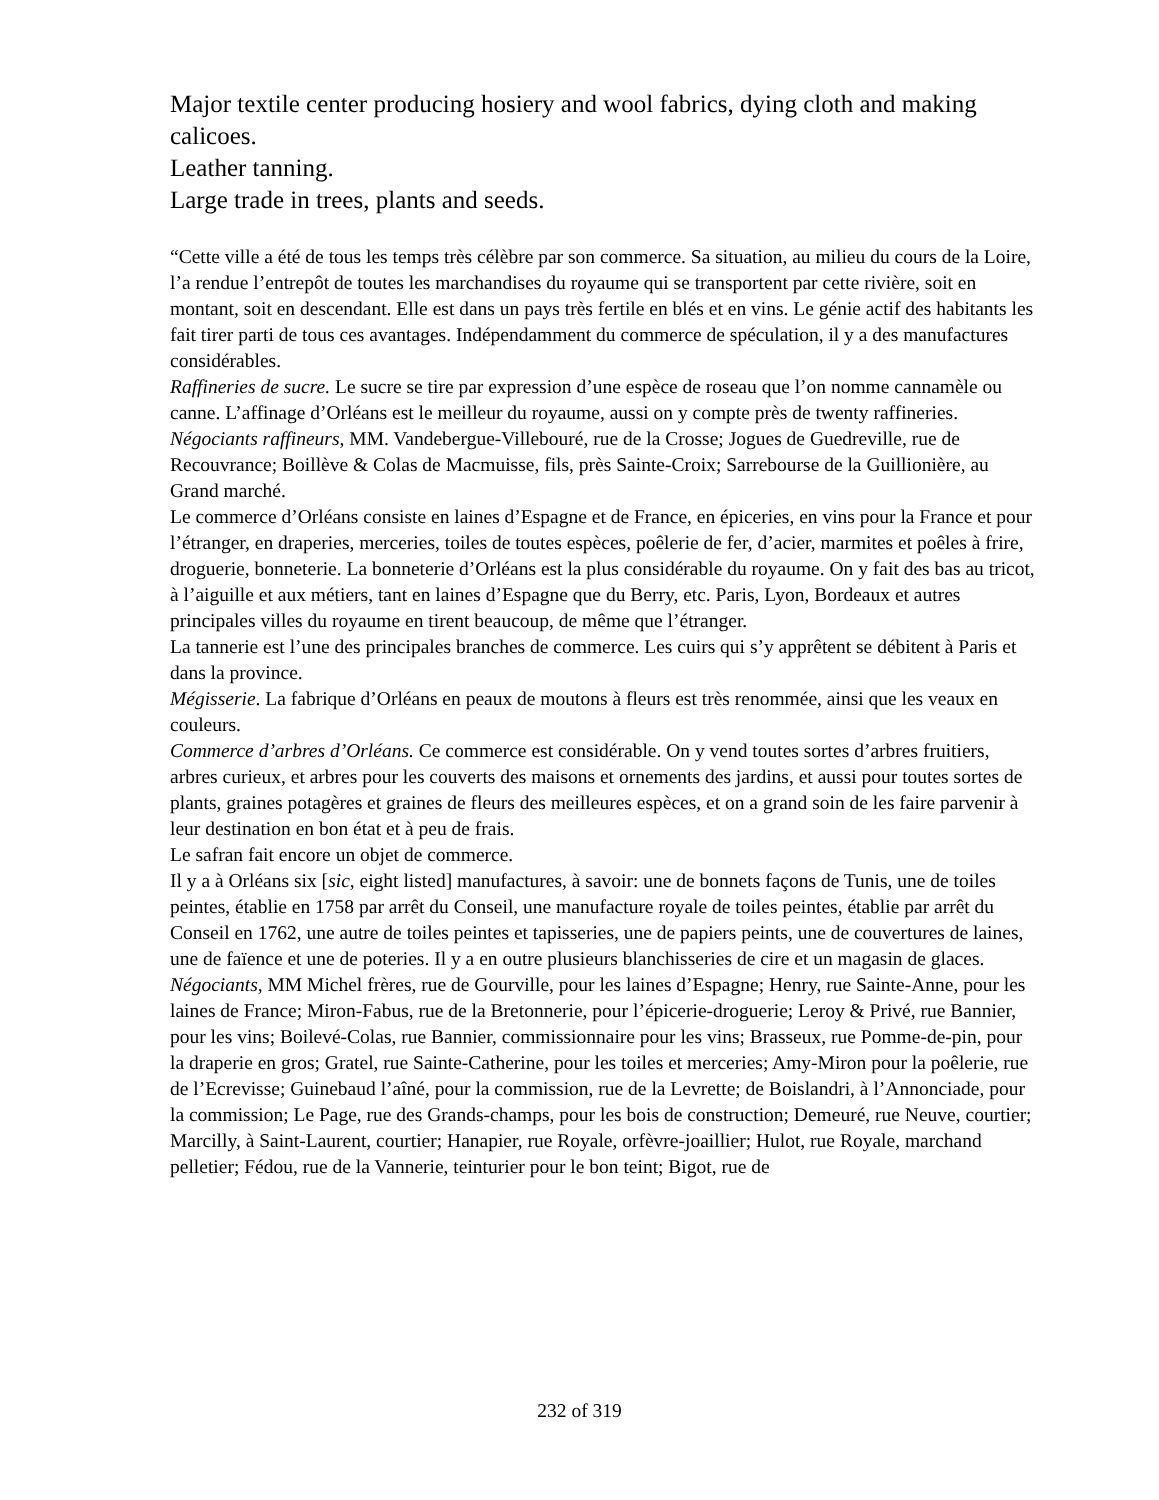Major textile center producing hosiery and wool fabrics, dying cloth and making calicoes.
Leather tanning.
Large trade in trees, plants and seeds.
“Cette ville a été de tous les temps très célèbre par son commerce. Sa situation, au milieu du cours de la Loire, l’a rendue l’entrepôt de toutes les marchandises du royaume qui se transportent par cette rivière, soit en montant, soit en descendant. Elle est dans un pays très fertile en blés et en vins. Le génie actif des habitants les fait tirer parti de tous ces avantages. Indépendamment du commerce de spéculation, il y a des manufactures considérables.
Raffineries de sucre. Le sucre se tire par expression d’une espèce de roseau que l’on nomme cannamèle ou canne. L’affinage d’Orléans est le meilleur du royaume, aussi on y compte près de twenty raffineries. Négociants raffineurs, MM. Vandebergue-Villebouré, rue de la Crosse; Jogues de Guedreville, rue de Recouvrance; Boillève & Colas de Macmuisse, fils, près Sainte-Croix; Sarrebourse de la Guillionière, au Grand marché.
Le commerce d’Orléans consiste en laines d’Espagne et de France, en épiceries, en vins pour la France et pour l’étranger, en draperies, merceries, toiles de toutes espèces, poêlerie de fer, d’acier, marmites et poêles à frire, droguerie, bonneterie. La bonneterie d’Orléans est la plus considérable du royaume. On y fait des bas au tricot, à l’aiguille et aux métiers, tant en laines d’Espagne que du Berry, etc. Paris, Lyon, Bordeaux et autres principales villes du royaume en tirent beaucoup, de même que l’étranger.
La tannerie est l’une des principales branches de commerce. Les cuirs qui s’y apprêtent se débitent à Paris et dans la province.
Mégisserie. La fabrique d’Orléans en peaux de moutons à fleurs est très renommée, ainsi que les veaux en couleurs.
Commerce d’arbres d’Orléans. Ce commerce est considérable. On y vend toutes sortes d’arbres fruitiers, arbres curieux, et arbres pour les couverts des maisons et ornements des jardins, et aussi pour toutes sortes de plants, graines potagères et graines de fleurs des meilleures espèces, et on a grand soin de les faire parvenir à leur destination en bon état et à peu de frais.
Le safran fait encore un objet de commerce.
Il y a à Orléans six [sic, eight listed] manufactures, à savoir: une de bonnets façons de Tunis, une de toiles peintes, établie en 1758 par arrêt du Conseil, une manufacture royale de toiles peintes, établie par arrêt du Conseil en 1762, une autre de toiles peintes et tapisseries, une de papiers peints, une de couvertures de laines, une de faïence et une de poteries. Il y a en outre plusieurs blanchisseries de cire et un magasin de glaces.
Négociants, MM Michel frères, rue de Gourville, pour les laines d’Espagne; Henry, rue Sainte-Anne, pour les laines de France; Miron-Fabus, rue de la Bretonnerie, pour l’épicerie-droguerie; Leroy & Privé, rue Bannier, pour les vins; Boilevé-Colas, rue Bannier, commissionnaire pour les vins; Brasseux, rue Pomme-de-pin, pour la draperie en gros; Gratel, rue Sainte-Catherine, pour les toiles et merceries; Amy-Miron pour la poêlerie, rue de l’Ecrevisse; Guinebaud l’aîné, pour la commission, rue de la Levrette; de Boislandri, à l’Annonciade, pour la commission; Le Page, rue des Grands-champs, pour les bois de construction; Demeuré, rue Neuve, courtier; Marcilly, à Saint-Laurent, courtier; Hanapier, rue Royale, orfèvre-joaillier; Hulot, rue Royale, marchand pelletier; Fédou, rue de la Vannerie, teinturier pour le bon teint; Bigot, rue de
232 of 319